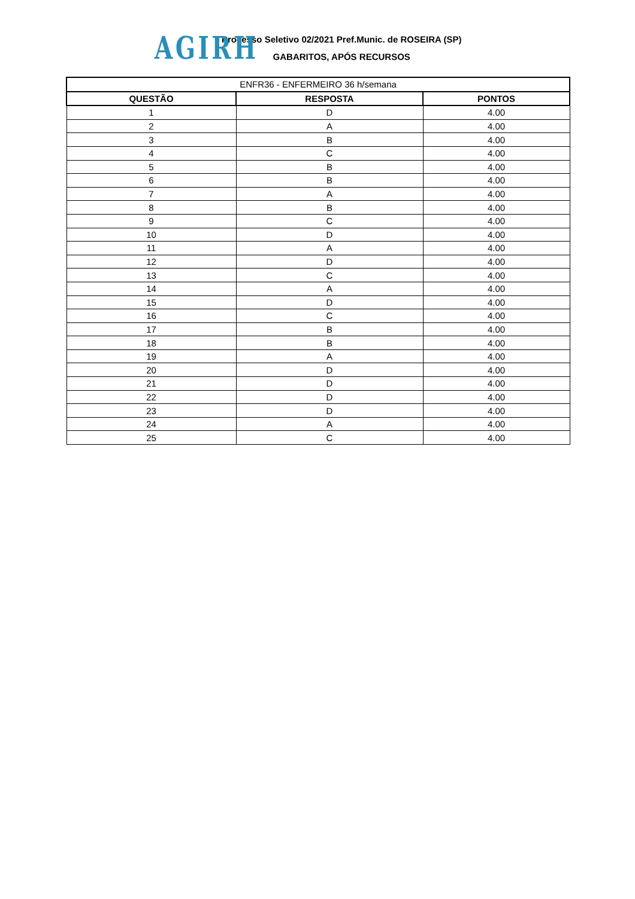AGIRH
Processo Seletivo 02/2021 Pref.Munic. de ROSEIRA (SP)
GABARITOS, APÓS RECURSOS
| ENFR36 - ENFERMEIRO 36 h/semana | | |
| --- | --- | --- |
| QUESTÃO | RESPOSTA | PONTOS |
| 1 | D | 4.00 |
| 2 | A | 4.00 |
| 3 | B | 4.00 |
| 4 | C | 4.00 |
| 5 | B | 4.00 |
| 6 | B | 4.00 |
| 7 | A | 4.00 |
| 8 | B | 4.00 |
| 9 | C | 4.00 |
| 10 | D | 4.00 |
| 11 | A | 4.00 |
| 12 | D | 4.00 |
| 13 | C | 4.00 |
| 14 | A | 4.00 |
| 15 | D | 4.00 |
| 16 | C | 4.00 |
| 17 | B | 4.00 |
| 18 | B | 4.00 |
| 19 | A | 4.00 |
| 20 | D | 4.00 |
| 21 | D | 4.00 |
| 22 | D | 4.00 |
| 23 | D | 4.00 |
| 24 | A | 4.00 |
| 25 | C | 4.00 |